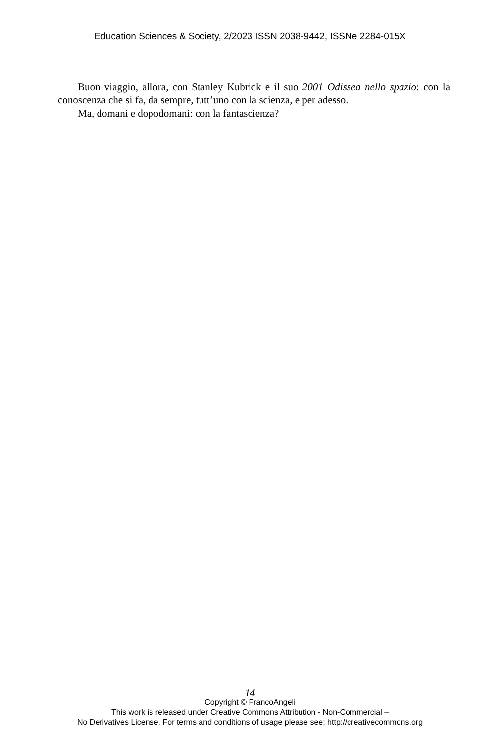Education Sciences & Society, 2/2023 ISSN 2038-9442, ISSNe 2284-015X
Buon viaggio, allora, con Stanley Kubrick e il suo 2001 Odissea nello spazio: con la conoscenza che si fa, da sempre, tutt’uno con la scienza, e per adesso.
Ma, domani e dopodomani: con la fantascienza?
14
Copyright © FrancoAngeli
This work is released under Creative Commons Attribution - Non-Commercial –
No Derivatives License. For terms and conditions of usage please see: http://creativecommons.org